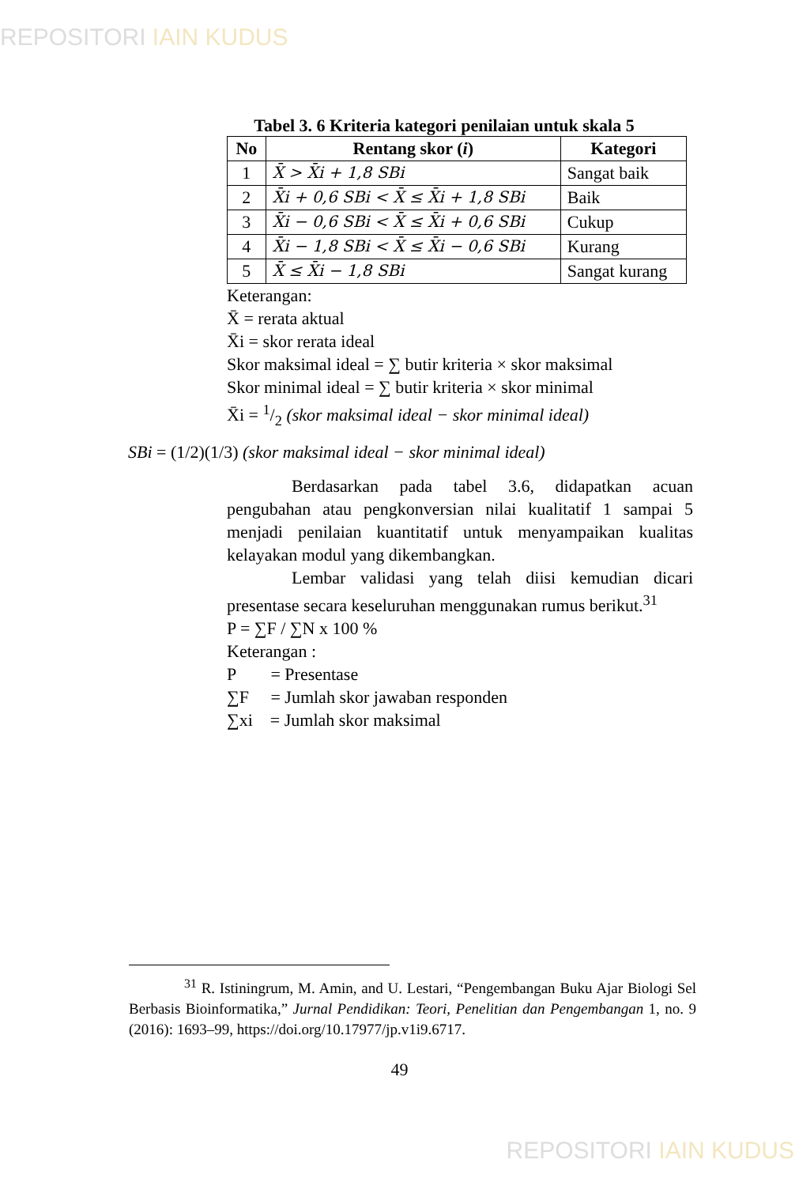REPOSITORI IAIN KUDUS
Tabel 3. 6 Kriteria kategori penilaian untuk skala 5
| No | Rentang skor ( i ) | Kategori |
| --- | --- | --- |
| 1 | X̄ > X̄i + 1,8 SBi | Sangat baik |
| 2 | X̄i + 0,6 SBi < X̄ ≤ X̄i + 1,8 SBi | Baik |
| 3 | X̄i − 0,6 SBi < X̄ ≤ X̄i + 0,6 SBi | Cukup |
| 4 | X̄i − 1,8 SBi < X̄ ≤ X̄i − 0,6 SBi | Kurang |
| 5 | X̄ ≤ X̄i − 1,8 SBi | Sangat kurang |
Keterangan:
X̄ = rerata aktual
X̄i = skor rerata ideal
Skor maksimal ideal = ∑ butir kriteria × skor maksimal
Skor minimal ideal = ∑ butir kriteria × skor minimal
X̄i = 1/2 (skor maksimal ideal − skor minimal ideal)
SBi = (1/2)(1/3) (skor maksimal ideal − skor minimal ideal)
Berdasarkan pada tabel 3.6, didapatkan acuan pengubahan atau pengkonversian nilai kualitatif 1 sampai 5 menjadi penilaian kuantitatif untuk menyampaikan kualitas kelayakan modul yang dikembangkan.
Lembar validasi yang telah diisi kemudian dicari presentase secara keseluruhan menggunakan rumus berikut.<sup>31</sup>
P = ∑F / ∑N x 100 %
Keterangan :
P = Presentase
∑F = Jumlah skor jawaban responden
∑xi = Jumlah skor maksimal
<sup>31</sup> R. Istiningrum, M. Amin, and U. Lestari, “Pengembangan Buku Ajar Biologi Sel Berbasis Bioinformatika,” Jurnal Pendidikan: Teori, Penelitian dan Pengembangan 1, no. 9 (2016): 1693–99, https://doi.org/10.17977/jp.v1i9.6717.
49
REPOSITORI IAIN KUDUS